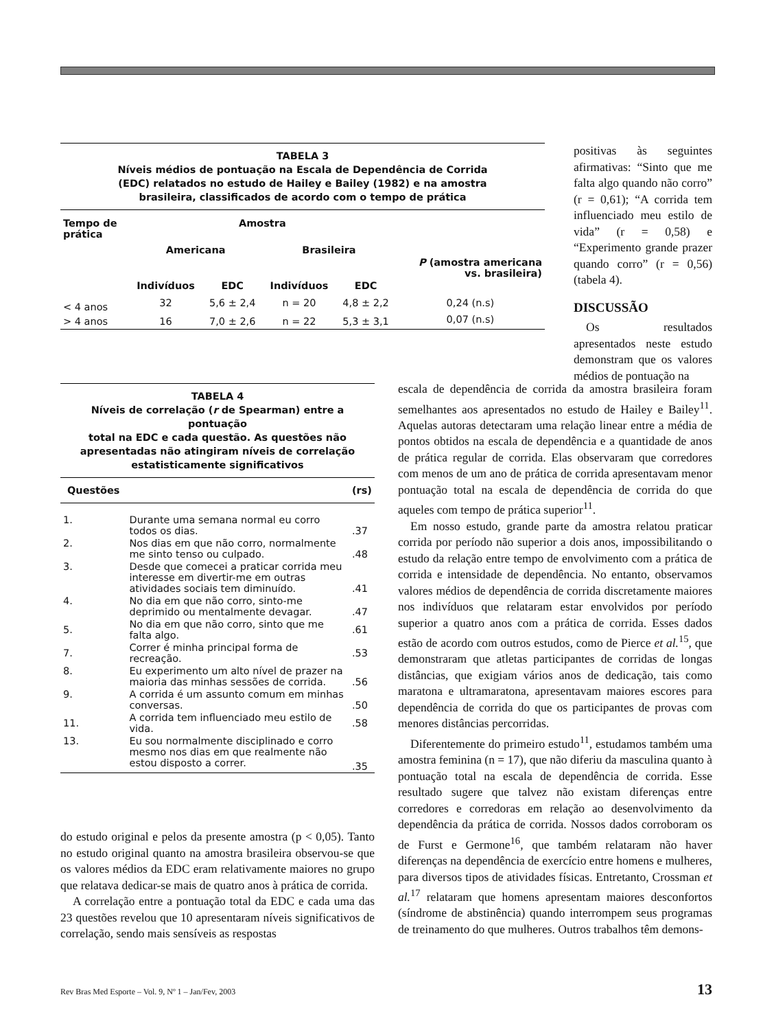TABELA 3
Níveis médios de pontuação na Escala de Dependência de Corrida
(EDC) relatados no estudo de Hailey e Bailey (1982) e na amostra
brasileira, classificados de acordo com o tempo de prática
| Tempo de prática | Amostra | | | | |
| --- | --- | --- | --- | --- | --- |
| | Americana | | Brasileira | | |
| | | | | | P (amostra americana vs. brasileira) |
| | Indivíduos | EDC | Indivíduos | EDC | |
| < 4 anos | 32 | 5,6 ± 2,4 | n = 20 | 4,8 ± 2,2 | 0,24 (n.s) |
| > 4 anos | 16 | 7,0 ± 2,6 | n = 22 | 5,3 ± 3,1 | 0,07 (n.s) |
positivas às seguintes afirmativas: “Sinto que me falta algo quando não corro” (r = 0,61); “A corrida tem influenciado meu estilo de vida” (r = 0,58) e “Experimento grande prazer quando corro” (r = 0,56) (tabela 4).
DISCUSSÃO
Os resultados apresentados neste estudo demonstram que os valores médios de pontuação na
TABELA 4
Níveis de correlação (r de Spearman) entre a pontuação
total na EDC e cada questão. As questões não
apresentadas não atingiram níveis de correlação
estatisticamente significativos
| Questões | | (rs) |
| --- | --- | --- |
| 1. | Durante uma semana normal eu corro todos os dias. | .37 |
| 2. | Nos dias em que não corro, normalmente me sinto tenso ou culpado. | .48 |
| 3. | Desde que comecei a praticar corrida meu interesse em divertir-me em outras atividades sociais tem diminuído. | .41 |
| 4. | No dia em que não corro, sinto-me deprimido ou mentalmente devagar. | .47 |
| 5. | No dia em que não corro, sinto que me falta algo. | .61 |
| 7. | Correr é minha principal forma de recreação. | .53 |
| 8. | Eu experimento um alto nível de prazer na maioria das minhas sessões de corrida. | .56 |
| 9. | A corrida é um assunto comum em minhas conversas. | .50 |
| 11. | A corrida tem influenciado meu estilo de vida. | .58 |
| 13. | Eu sou normalmente disciplinado e corro mesmo nos dias em que realmente não estou disposto a correr. | .35 |
escala de dependência de corrida da amostra brasileira foram semelhantes aos apresentados no estudo de Hailey e Bailey<sup>11</sup>. Aquelas autoras detectaram uma relação linear entre a média de pontos obtidos na escala de dependência e a quantidade de anos de prática regular de corrida. Elas observaram que corredores com menos de um ano de prática de corrida apresentavam menor pontuação total na escala de dependência de corrida do que aqueles com tempo de prática superior<sup>11</sup>.
Em nosso estudo, grande parte da amostra relatou praticar corrida por período não superior a dois anos, impossibilitando o estudo da relação entre tempo de envolvimento com a prática de corrida e intensidade de dependência. No entanto, observamos valores médios de dependência de corrida discretamente maiores nos indivíduos que relataram estar envolvidos por período superior a quatro anos com a prática de corrida. Esses dados estão de acordo com outros estudos, como de Pierce et al.<sup>15</sup>, que demonstraram que atletas participantes de corridas de longas distâncias, que exigiam vários anos de dedicação, tais como maratona e ultramaratona, apresentavam maiores escores para dependência de corrida do que os participantes de provas com menores distâncias percorridas.
Diferentemente do primeiro estudo<sup>11</sup>, estudamos também uma amostra feminina (n = 17), que não diferiu da masculina quanto à pontuação total na escala de dependência de corrida. Esse resultado sugere que talvez não existam diferenças entre corredores e corredoras em relação ao desenvolvimento da dependência da prática de corrida. Nossos dados corroboram os de Furst e Germone<sup>16</sup>, que também relataram não haver diferenças na dependência de exercício entre homens e mulheres, para diversos tipos de atividades físicas. Entretanto, Crossman et al.<sup>17</sup> relataram que homens apresentam maiores desconfortos (síndrome de abstinência) quando interrompem seus programas de treinamento do que mulheres. Outros trabalhos têm demons-
do estudo original e pelos da presente amostra (p < 0,05). Tanto no estudo original quanto na amostra brasileira observou-se que os valores médios da EDC eram relativamente maiores no grupo que relatava dedicar-se mais de quatro anos à prática de corrida.
A correlação entre a pontuação total da EDC e cada uma das 23 questões revelou que 10 apresentaram níveis significativos de correlação, sendo mais sensíveis as respostas
Rev Bras Med Esporte – Vol. 9, Nº 1 – Jan/Fev, 2003 13